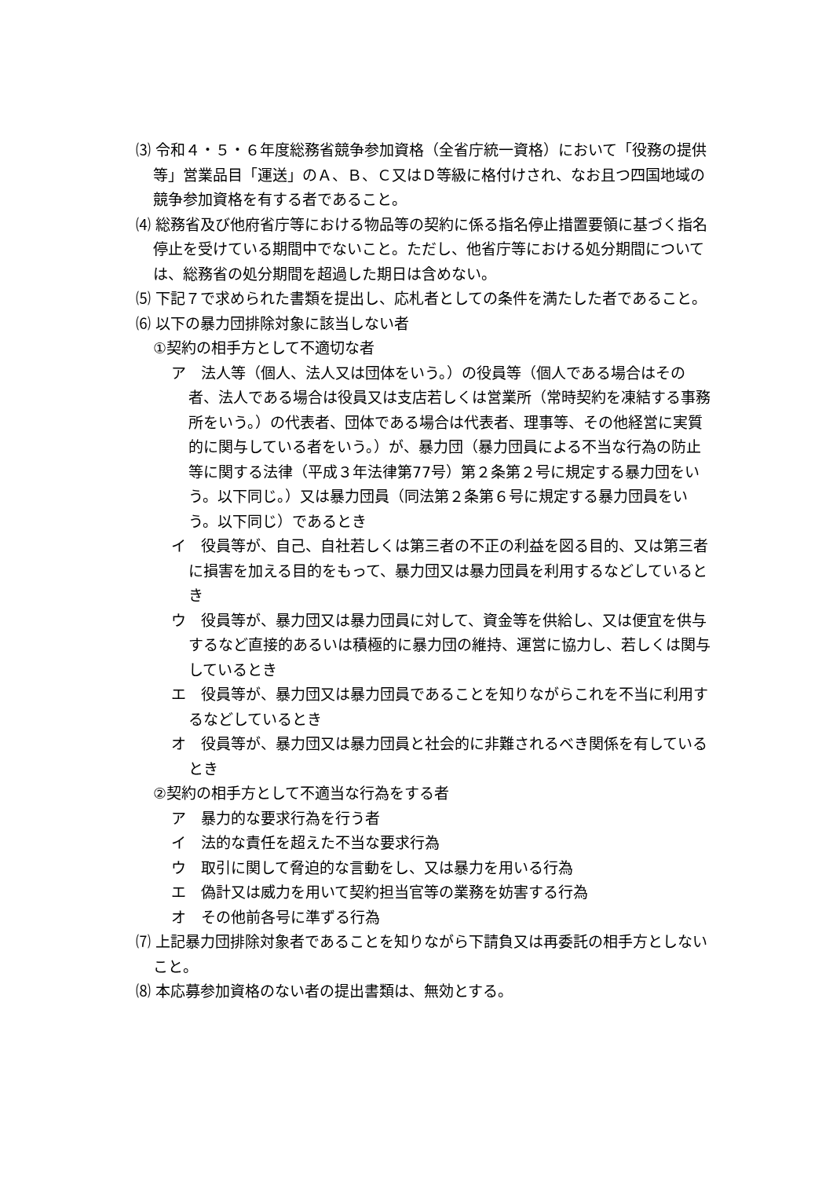⑶ 令和４・５・６年度総務省競争参加資格（全省庁統一資格）において「役務の提供等」営業品目「運送」のＡ、Ｂ、Ｃ又はＤ等級に格付けされ、なお且つ四国地域の競争参加資格を有する者であること。
⑷ 総務省及び他府省庁等における物品等の契約に係る指名停止措置要領に基づく指名停止を受けている期間中でないこと。ただし、他省庁等における処分期間については、総務省の処分期間を超過した期日は含めない。
⑸ 下記７で求められた書類を提出し、応札者としての条件を満たした者であること。
⑹ 以下の暴力団排除対象に該当しない者
①契約の相手方として不適切な者
ア　法人等（個人、法人又は団体をいう。）の役員等（個人である場合はその者、法人である場合は役員又は支店若しくは営業所（常時契約を凍結する事務所をいう。）の代表者、団体である場合は代表者、理事等、その他経営に実質的に関与している者をいう。）が、暴力団（暴力団員による不当な行為の防止等に関する法律（平成３年法律第77号）第２条第２号に規定する暴力団をいう。以下同じ。）又は暴力団員（同法第２条第６号に規定する暴力団員をいう。以下同じ）であるとき
イ　役員等が、自己、自社若しくは第三者の不正の利益を図る目的、又は第三者に損害を加える目的をもって、暴力団又は暴力団員を利用するなどしているとき
ウ　役員等が、暴力団又は暴力団員に対して、資金等を供給し、又は便宜を供与するなど直接的あるいは積極的に暴力団の維持、運営に協力し、若しくは関与しているとき
エ　役員等が、暴力団又は暴力団員であることを知りながらこれを不当に利用するなどしているとき
オ　役員等が、暴力団又は暴力団員と社会的に非難されるべき関係を有しているとき
②契約の相手方として不適当な行為をする者
ア　暴力的な要求行為を行う者
イ　法的な責任を超えた不当な要求行為
ウ　取引に関して脅迫的な言動をし、又は暴力を用いる行為
エ　偽計又は威力を用いて契約担当官等の業務を妨害する行為
オ　その他前各号に準ずる行為
⑺ 上記暴力団排除対象者であることを知りながら下請負又は再委託の相手方としないこと。
⑻ 本応募参加資格のない者の提出書類は、無効とする。